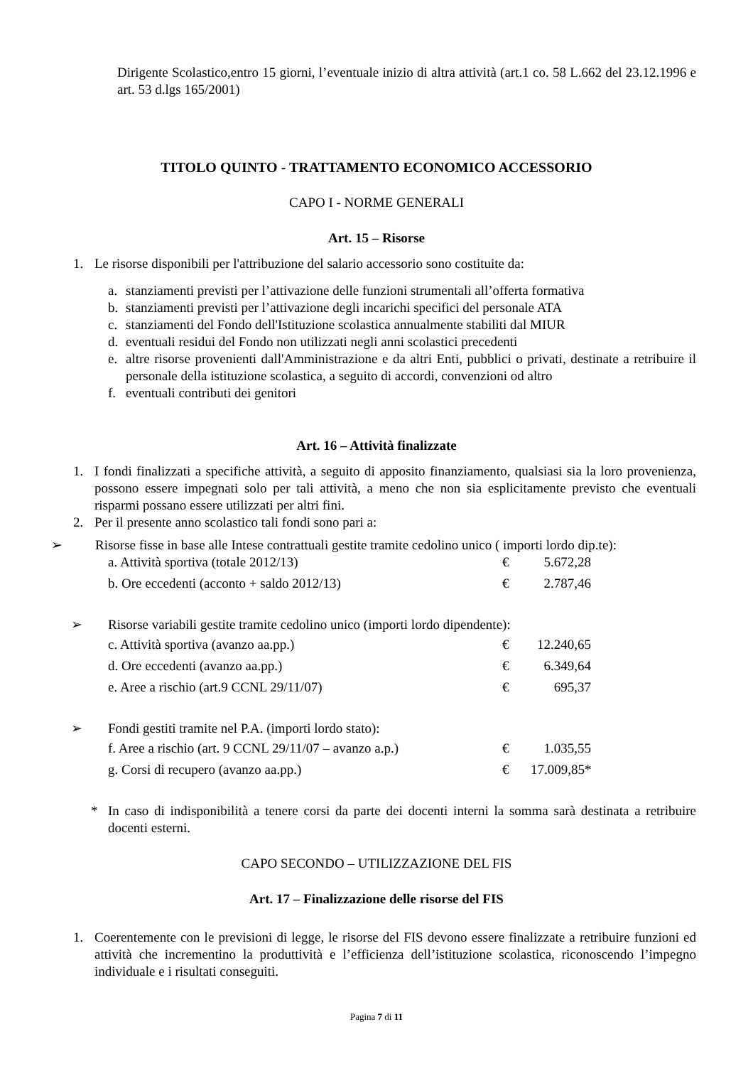Dirigente Scolastico,entro 15 giorni, l’eventuale inizio di altra attività (art.1 co. 58 L.662 del 23.12.1996 e art. 53 d.lgs 165/2001)
TITOLO QUINTO - TRATTAMENTO ECONOMICO ACCESSORIO
CAPO I - NORME GENERALI
Art. 15 – Risorse
1. Le risorse disponibili per l'attribuzione del salario accessorio sono costituite da:
a. stanziamenti previsti per l’attivazione delle funzioni strumentali all’offerta formativa
b. stanziamenti previsti per l’attivazione degli incarichi specifici del personale ATA
c. stanziamenti del Fondo dell'Istituzione scolastica annualmente stabiliti dal MIUR
d. eventuali residui del Fondo non utilizzati negli anni scolastici precedenti
e. altre risorse provenienti dall'Amministrazione e da altri Enti, pubblici o privati, destinate a retribuire il personale della istituzione scolastica, a seguito di accordi, convenzioni od altro
f. eventuali contributi dei genitori
Art. 16 – Attività finalizzate
1. I fondi finalizzati a specifiche attività, a seguito di apposito finanziamento, qualsiasi sia la loro provenienza, possono essere impegnati solo per tali attività, a meno che non sia esplicitamente previsto che eventuali risparmi possano essere utilizzati per altri fini.
2. Per il presente anno scolastico tali fondi sono pari a:
➢ Risorse fisse in base alle Intese contrattuali gestite tramite cedolino unico ( importi lordo dip.te):
a. Attività sportiva (totale 2012/13) € 5.672,28
b. Ore eccedenti (acconto + saldo 2012/13) € 2.787,46
➢ Risorse variabili gestite tramite cedolino unico (importi lordo dipendente):
c. Attività sportiva (avanzo aa.pp.) € 12.240,65
d. Ore eccedenti (avanzo aa.pp.) € 6.349,64
e. Aree a rischio (art.9 CCNL 29/11/07) € 695,37
➢ Fondi gestiti tramite nel P.A. (importi lordo stato):
f. Aree a rischio (art. 9 CCNL 29/11/07 – avanzo a.p.) € 1.035,55
g. Corsi di recupero (avanzo aa.pp.) € 17.009,85*
* In caso di indisponibilità a tenere corsi da parte dei docenti interni la somma sarà destinata a retribuire docenti esterni.
CAPO SECONDO – UTILIZZAZIONE DEL FIS
Art. 17 – Finalizzazione delle risorse del FIS
1. Coerentemente con le previsioni di legge, le risorse del FIS devono essere finalizzate a retribuire funzioni ed attività che incrementino la produttività e l’efficienza dell’istituzione scolastica, riconoscendo l’impegno individuale e i risultati conseguiti.
Pagina 7 di 11